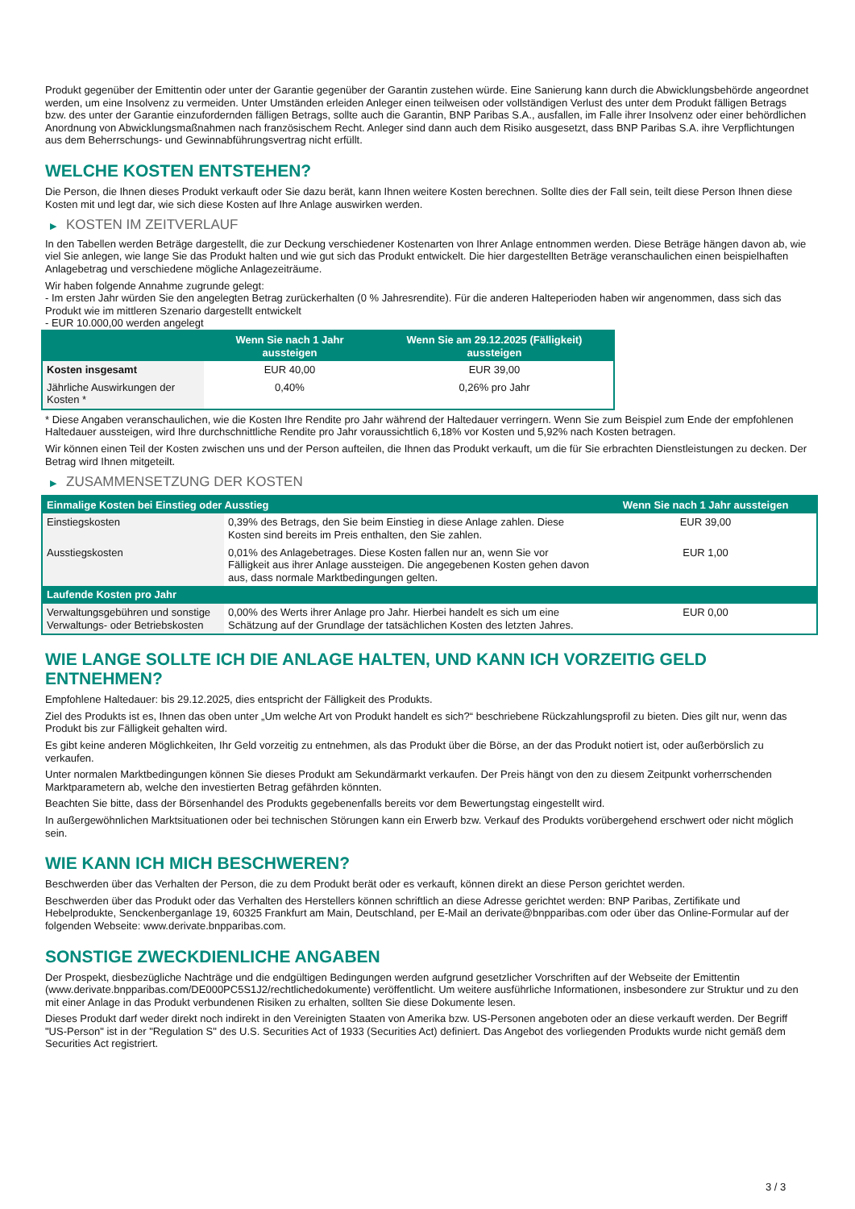Produkt gegenüber der Emittentin oder unter der Garantie gegenüber der Garantin zustehen würde. Eine Sanierung kann durch die Abwicklungsbehörde angeordnet werden, um eine Insolvenz zu vermeiden. Unter Umständen erleiden Anleger einen teilweisen oder vollständigen Verlust des unter dem Produkt fälligen Betrags bzw. des unter der Garantie einzufordernden fälligen Betrags, sollte auch die Garantin, BNP Paribas S.A., ausfallen, im Falle ihrer Insolvenz oder einer behördlichen Anordnung von Abwicklungsmaßnahmen nach französischem Recht. Anleger sind dann auch dem Risiko ausgesetzt, dass BNP Paribas S.A. ihre Verpflichtungen aus dem Beherrschungs- und Gewinnabführungsvertrag nicht erfüllt.
WELCHE KOSTEN ENTSTEHEN?
Die Person, die Ihnen dieses Produkt verkauft oder Sie dazu berät, kann Ihnen weitere Kosten berechnen. Sollte dies der Fall sein, teilt diese Person Ihnen diese Kosten mit und legt dar, wie sich diese Kosten auf Ihre Anlage auswirken werden.
▶ KOSTEN IM ZEITVERLAUF
In den Tabellen werden Beträge dargestellt, die zur Deckung verschiedener Kostenarten von Ihrer Anlage entnommen werden. Diese Beträge hängen davon ab, wie viel Sie anlegen, wie lange Sie das Produkt halten und wie gut sich das Produkt entwickelt. Die hier dargestellten Beträge veranschaulichen einen beispielhaften Anlagebetrag und verschiedene mögliche Anlagezeiträume.
Wir haben folgende Annahme zugrunde gelegt:
- Im ersten Jahr würden Sie den angelegten Betrag zurückerhalten (0 % Jahresrendite). Für die anderen Halteperioden haben wir angenommen, dass sich das Produkt wie im mittleren Szenario dargestellt entwickelt
- EUR 10.000,00 werden angelegt
| | Wenn Sie nach 1 Jahr aussteigen | Wenn Sie am 29.12.2025 (Fälligkeit) aussteigen |
| --- | --- | --- |
| Kosten insgesamt | EUR 40,00 | EUR 39,00 |
| Jährliche Auswirkungen der Kosten * | 0,40% | 0,26% pro Jahr |
* Diese Angaben veranschaulichen, wie die Kosten Ihre Rendite pro Jahr während der Haltedauer verringern. Wenn Sie zum Beispiel zum Ende der empfohlenen Haltedauer aussteigen, wird Ihre durchschnittliche Rendite pro Jahr voraussichtlich 6,18% vor Kosten und 5,92% nach Kosten betragen.
Wir können einen Teil der Kosten zwischen uns und der Person aufteilen, die Ihnen das Produkt verkauft, um die für Sie erbrachten Dienstleistungen zu decken. Der Betrag wird Ihnen mitgeteilt.
▶ ZUSAMMENSETZUNG DER KOSTEN
| Einmalige Kosten bei Einstieg oder Ausstieg | | Wenn Sie nach 1 Jahr aussteigen |
| --- | --- | --- |
| Einstiegskosten | 0,39% des Betrags, den Sie beim Einstieg in diese Anlage zahlen. Diese Kosten sind bereits im Preis enthalten, den Sie zahlen. | EUR 39,00 |
| Ausstiegskosten | 0,01% des Anlagebetrages. Diese Kosten fallen nur an, wenn Sie vor Fälligkeit aus ihrer Anlage aussteigen. Die angegebenen Kosten gehen davon aus, dass normale Marktbedingungen gelten. | EUR 1,00 |
| Laufende Kosten pro Jahr | | |
| Verwaltungsgebühren und sonstige Verwaltungs- oder Betriebskosten | 0,00% des Werts ihrer Anlage pro Jahr. Hierbei handelt es sich um eine Schätzung auf der Grundlage der tatsächlichen Kosten des letzten Jahres. | EUR 0,00 |
WIE LANGE SOLLTE ICH DIE ANLAGE HALTEN, UND KANN ICH VORZEITIG GELD ENTNEHMEN?
Empfohlene Haltedauer: bis 29.12.2025, dies entspricht der Fälligkeit des Produkts.
Ziel des Produkts ist es, Ihnen das oben unter „Um welche Art von Produkt handelt es sich?“ beschriebene Rückzahlungsprofil zu bieten. Dies gilt nur, wenn das Produkt bis zur Fälligkeit gehalten wird.
Es gibt keine anderen Möglichkeiten, Ihr Geld vorzeitig zu entnehmen, als das Produkt über die Börse, an der das Produkt notiert ist, oder außerbörslich zu verkaufen.
Unter normalen Marktbedingungen können Sie dieses Produkt am Sekundärmarkt verkaufen. Der Preis hängt von den zu diesem Zeitpunkt vorherrschenden Marktparametern ab, welche den investierten Betrag gefährden könnten.
Beachten Sie bitte, dass der Börsenhandel des Produkts gegebenenfalls bereits vor dem Bewertungstag eingestellt wird.
In außergewöhnlichen Marktsituationen oder bei technischen Störungen kann ein Erwerb bzw. Verkauf des Produkts vorübergehend erschwert oder nicht möglich sein.
WIE KANN ICH MICH BESCHWEREN?
Beschwerden über das Verhalten der Person, die zu dem Produkt berät oder es verkauft, können direkt an diese Person gerichtet werden.
Beschwerden über das Produkt oder das Verhalten des Herstellers können schriftlich an diese Adresse gerichtet werden: BNP Paribas, Zertifikate und Hebelprodukte, Senckenberganlage 19, 60325 Frankfurt am Main, Deutschland, per E-Mail an derivate@bnpparibas.com oder über das Online-Formular auf der folgenden Webseite: www.derivate.bnpparibas.com.
SONSTIGE ZWECKDIENLICHE ANGABEN
Der Prospekt, diesbezügliche Nachträge und die endgültigen Bedingungen werden aufgrund gesetzlicher Vorschriften auf der Webseite der Emittentin (www.derivate.bnpparibas.com/DE000PC5S1J2/rechtlichedokumente) veröffentlicht. Um weitere ausführliche Informationen, insbesondere zur Struktur und zu den mit einer Anlage in das Produkt verbundenen Risiken zu erhalten, sollten Sie diese Dokumente lesen.
Dieses Produkt darf weder direkt noch indirekt in den Vereinigten Staaten von Amerika bzw. US-Personen angeboten oder an diese verkauft werden. Der Begriff "US-Person" ist in der "Regulation S" des U.S. Securities Act of 1933 (Securities Act) definiert. Das Angebot des vorliegenden Produkts wurde nicht gemäß dem Securities Act registriert.
3 / 3